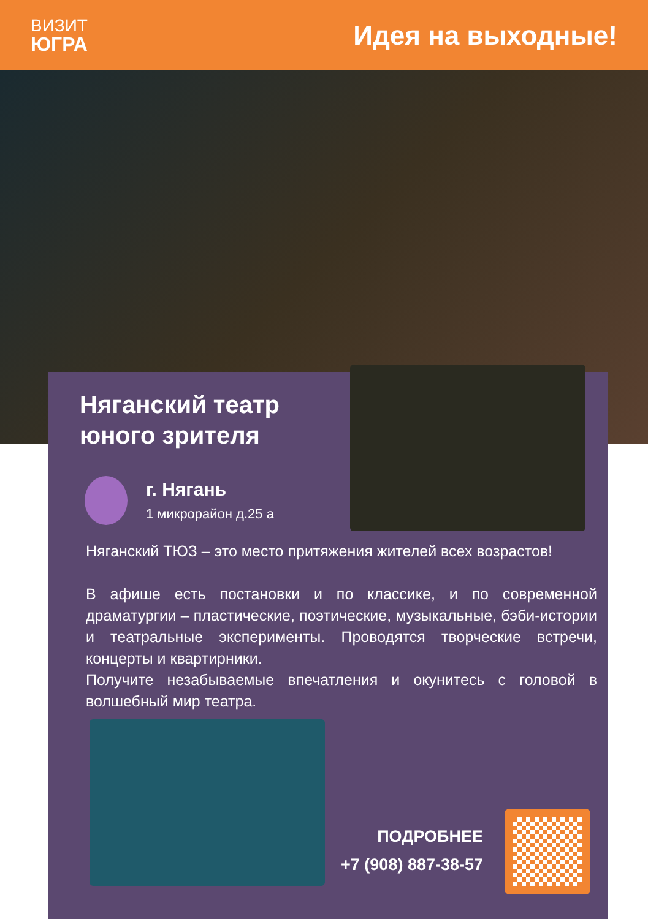ВИЗИТ
ЮГРА
Идея на выходные!
Няганский театр
юного зрителя
г. Нягань
1 микрорайон д.25 а
Няганский ТЮЗ – это место притяжения жителей всех возрастов!
В афише есть постановки и по классике, и по современной драматургии – пластические, поэтические, музыкальные, бэби-истории и театральные эксперименты. Проводятся творческие встречи, концерты и квартирники.
Получите незабываемые впечатления и окунитесь с головой в волшебный мир театра.
ПОДРОБНЕЕ
+7 (908) 887-38-57